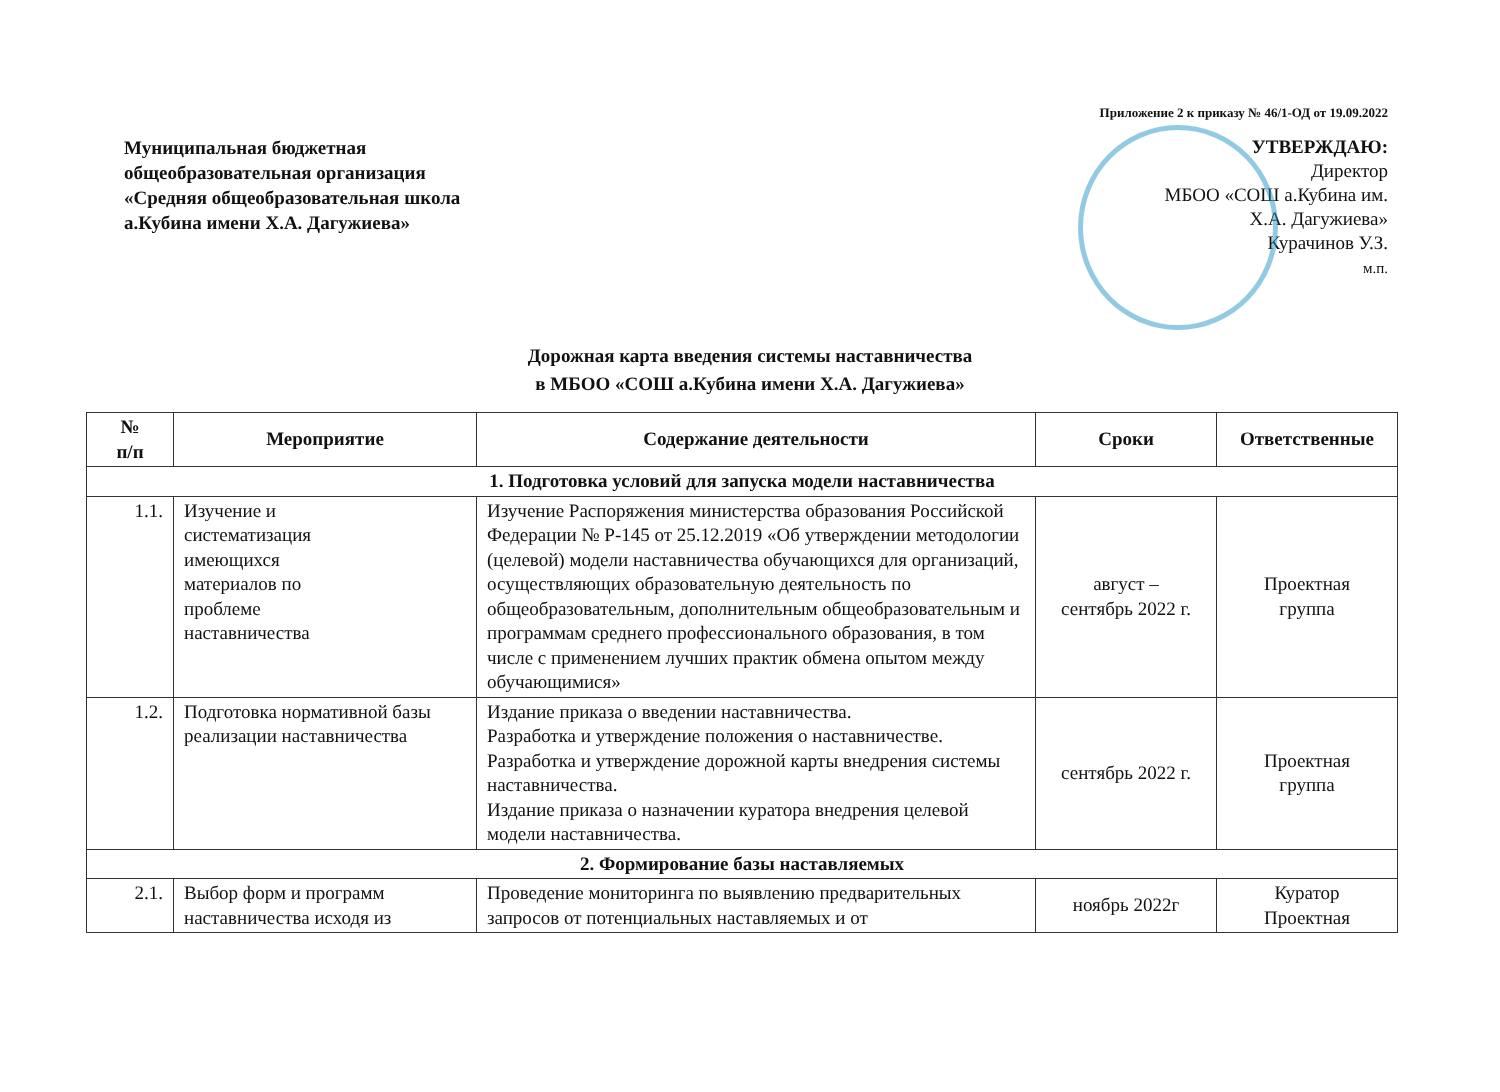Приложение 2 к приказу № 46/1-ОД от 19.09.2022
Муниципальная бюджетная
общеобразовательная организация
«Средняя общеобразовательная школа
а.Кубина имени Х.А. Дагужиева»
УТВЕРЖДАЮ:
Директор
МБОО «СОШ а.Кубина им.
Х.А. Дагужиева»
Курачинов У.З.
м.п.
Дорожная карта введения системы наставничества
в МБОО «СОШ а.Кубина имени Х.А. Дагужиева»
| № п/п | Мероприятие | Содержание деятельности | Сроки | Ответственные |
| --- | --- | --- | --- | --- |
| 1. Подготовка условий для запуска модели наставничества | | | | |
| 1.1. | Изучение и систематизация имеющихся материалов по проблеме наставничества | Изучение Распоряжения министерства образования Российской Федерации № Р-145 от 25.12.2019 «Об утверждении методологии (целевой) модели наставничества обучающихся для организаций, осуществляющих образовательную деятельность по общеобразовательным, дополнительным общеобразовательным и программам среднего профессионального образования, в том числе с применением лучших практик обмена опытом между обучающимися» | август – сентябрь 2022 г. | Проектная группа |
| 1.2. | Подготовка нормативной базы реализации наставничества | Издание приказа о введении наставничества. Разработка и утверждение положения о наставничестве. Разработка и утверждение дорожной карты внедрения системы наставничества. Издание приказа о назначении куратора внедрения целевой модели наставничества. | сентябрь 2022 г. | Проектная группа |
| 2. Формирование базы наставляемых | | | | |
| 2.1. | Выбор форм и программ наставничества исходя из | Проведение мониторинга по выявлению предварительных запросов от потенциальных наставляемых и от | ноябрь 2022г | Куратор Проектная |